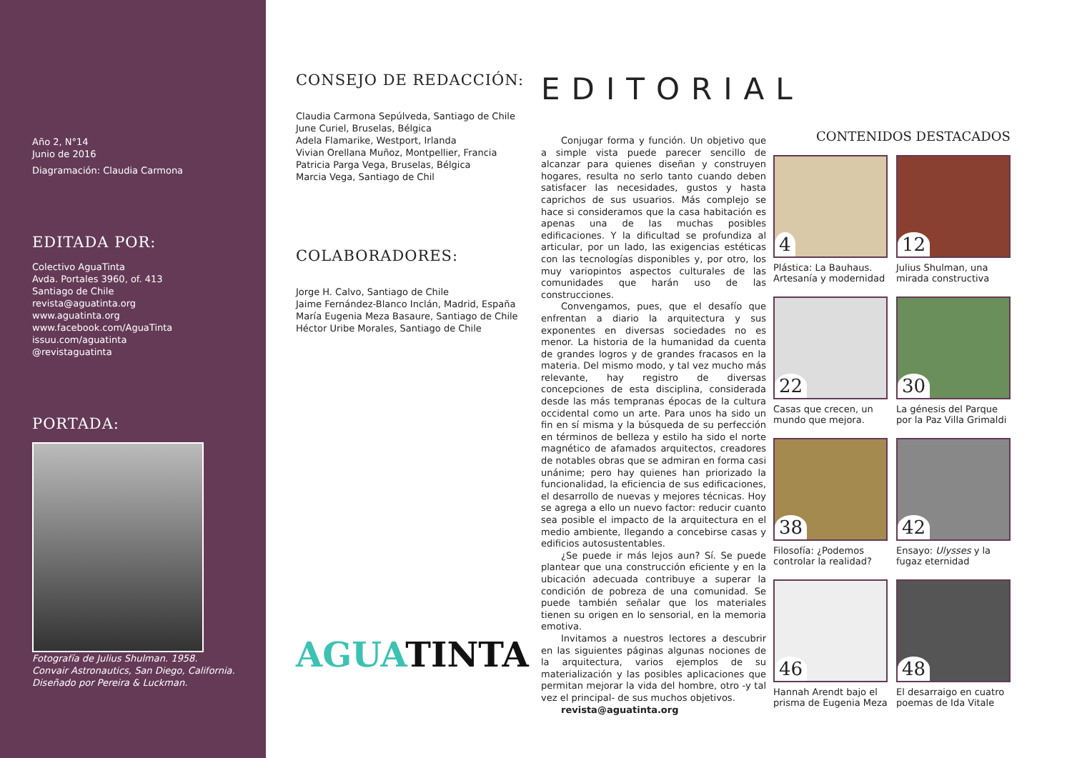Año 2, N°14
Junio de 2016
Diagramación: Claudia Carmona
EDITADA POR:
Colectivo AguaTinta
Avda. Portales 3960, of. 413
Santiago de Chile
revista@aguatinta.org
www.aguatinta.org
www.facebook.com/AguaTinta
issuu.com/aguatinta
@revistaguatinta
PORTADA:
Fotografía de Julius Shulman. 1958.
Convair Astronautics, San Diego, California.
Diseñado por Pereira & Luckman.
CONSEJO DE REDACCIÓN:
Claudia Carmona Sepúlveda, Santiago de Chile
June Curiel, Bruselas, Bélgica
Adela Flamarike, Westport, Irlanda
Vivian Orellana Muñoz, Montpellier, Francia
Patricia Parga Vega, Bruselas, Bélgica
Marcia Vega, Santiago de Chil
COLABORADORES:
Jorge H. Calvo, Santiago de Chile
Jaime Fernández-Blanco Inclán, Madrid, España
María Eugenia Meza Basaure, Santiago de Chile
Héctor Uribe Morales, Santiago de Chile
AGUATINTA
EDITORIAL
Conjugar forma y función. Un objetivo que a simple vista puede parecer sencillo de alcanzar para quienes diseñan y construyen hogares, resulta no serlo tanto cuando deben satisfacer las necesidades, gustos y hasta caprichos de sus usuarios. Más complejo se hace si consideramos que la casa habitación es apenas una de las muchas posibles edificaciones. Y la dificultad se profundiza al articular, por un lado, las exigencias estéticas con las tecnologías disponibles y, por otro, los muy variopintos aspectos culturales de las comunidades que harán uso de las construcciones.
Convengamos, pues, que el desafío que enfrentan a diario la arquitectura y sus exponentes en diversas sociedades no es menor. La historia de la humanidad da cuenta de grandes logros y de grandes fracasos en la materia. Del mismo modo, y tal vez mucho más relevante, hay registro de diversas concepciones de esta disciplina, considerada desde las más tempranas épocas de la cultura occidental como un arte. Para unos ha sido un fin en sí misma y la búsqueda de su perfección en términos de belleza y estilo ha sido el norte magnético de afamados arquitectos, creadores de notables obras que se admiran en forma casi unánime; pero hay quienes han priorizado la funcionalidad, la eficiencia de sus edificaciones, el desarrollo de nuevas y mejores técnicas. Hoy se agrega a ello un nuevo factor: reducir cuanto sea posible el impacto de la arquitectura en el medio ambiente, llegando a concebirse casas y edificios autosustentables.
¿Se puede ir más lejos aun? Sí. Se puede plantear que una construcción eficiente y en la ubicación adecuada contribuye a superar la condición de pobreza de una comunidad. Se puede también señalar que los materiales tienen su origen en lo sensorial, en la memoria emotiva.
Invitamos a nuestros lectores a descubrir en las siguientes páginas algunas nociones de la arquitectura, varios ejemplos de su materialización y las posibles aplicaciones que permitan mejorar la vida del hombre, otro -y tal vez el principal- de sus muchos objetivos.
revista@aguatinta.org
CONTENIDOS DESTACADOS
4
Plástica: La Bauhaus. Artesanía y modernidad
12
Julius Shulman, una mirada constructiva
22
Casas que crecen, un mundo que mejora.
30
La génesis del Parque por la Paz Villa Grimaldi
38
Filosofía: ¿Podemos controlar la realidad?
42
Ensayo: Ulysses y la fugaz eternidad
46
Hannah Arendt bajo el prisma de Eugenia Meza
48
El desarraigo en cuatro poemas de Ida Vitale